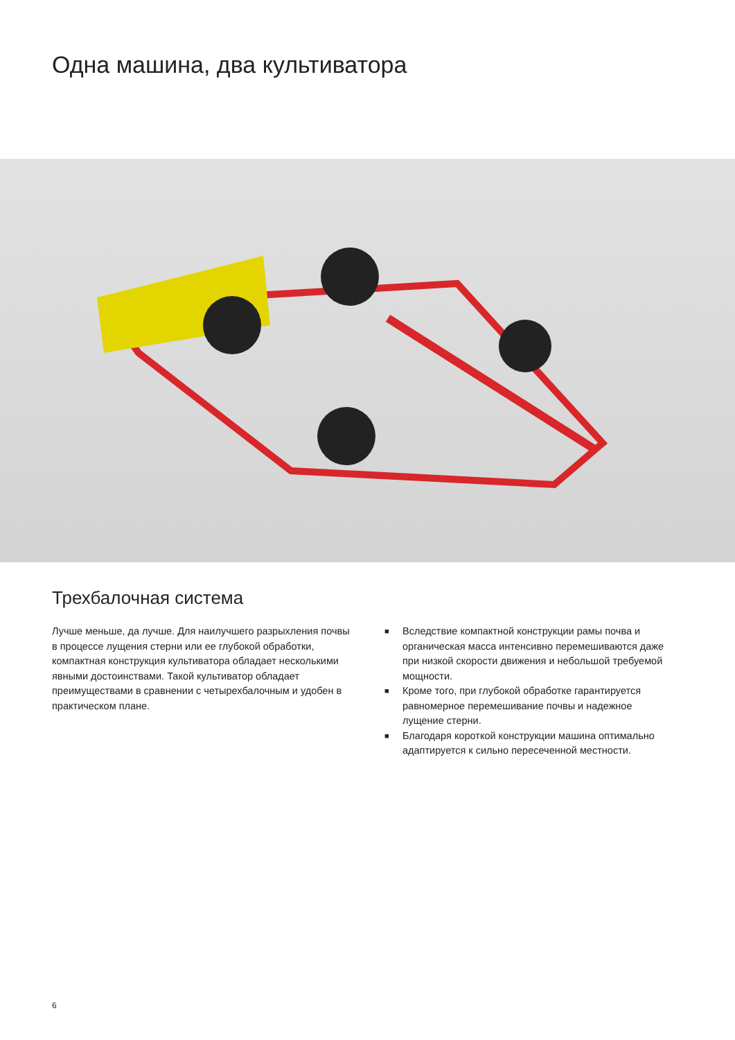Одна машина, два культиватора
Трехбалочная система
Лучше меньше, да лучше. Для наилучшего разрыхления почвы в процессе лущения стерни или ее глубокой обработки, компактная конструкция культиватора обладает несколькими явными достоинствами. Такой культиватор обладает преимуществами в сравнении с четырехбалочным и удобен в практическом плане.
■ Вследствие компактной конструкции рамы почва и органическая масса интенсивно перемешиваются даже при низкой скорости движения и небольшой требуемой мощности.
■ Кроме того, при глубокой обработке гарантируется равномерное перемешивание почвы и надежное лущение стерни.
■ Благодаря короткой конструкции машина оптимально адаптируется к сильно пересеченной местности.
6